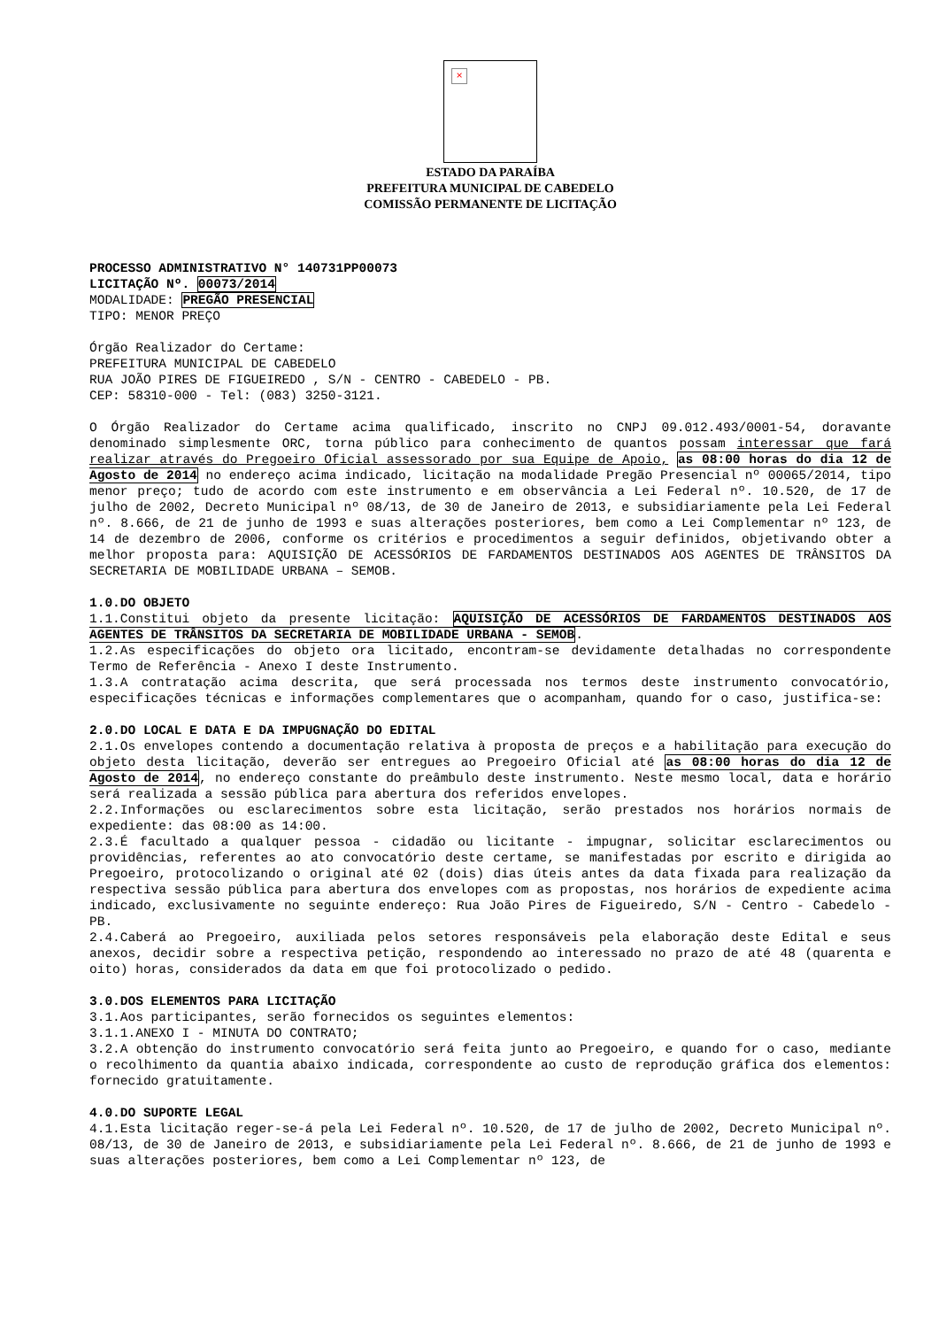×
ESTADO DA PARAÍBA
PREFEITURA MUNICIPAL DE CABEDELO
COMISSÃO PERMANENTE DE LICITAÇÃO
PROCESSO ADMINISTRATIVO N° 140731PP00073
LICITAÇÃO Nº. 00073/2014
MODALIDADE: PREGÃO PRESENCIAL
TIPO: MENOR PREÇO
Órgão Realizador do Certame:
PREFEITURA MUNICIPAL DE CABEDELO
RUA JOÃO PIRES DE FIGUEIREDO , S/N - CENTRO - CABEDELO - PB.
CEP: 58310-000 - Tel: (083) 3250-3121.
O Órgão Realizador do Certame acima qualificado, inscrito no CNPJ 09.012.493/0001-54, doravante denominado simplesmente ORC, torna público para conhecimento de quantos possam interessar que fará realizar através do Pregoeiro Oficial assessorado por sua Equipe de Apoio, as 08:00 horas do dia 12 de Agosto de 2014 no endereço acima indicado, licitação na modalidade Pregão Presencial nº 00065/2014, tipo menor preço; tudo de acordo com este instrumento e em observância a Lei Federal nº. 10.520, de 17 de julho de 2002, Decreto Municipal nº 08/13, de 30 de Janeiro de 2013, e subsidiariamente pela Lei Federal nº. 8.666, de 21 de junho de 1993 e suas alterações posteriores, bem como a Lei Complementar nº 123, de 14 de dezembro de 2006, conforme os critérios e procedimentos a seguir definidos, objetivando obter a melhor proposta para: AQUISIÇÃO DE ACESSÓRIOS DE FARDAMENTOS DESTINADOS AOS AGENTES DE TRÂNSITOS DA SECRETARIA DE MOBILIDADE URBANA – SEMOB.
1.0.DO OBJETO
1.1.Constitui objeto da presente licitação: AQUISIÇÃO DE ACESSÓRIOS DE FARDAMENTOS DESTINADOS AOS AGENTES DE TRÂNSITOS DA SECRETARIA DE MOBILIDADE URBANA - SEMOB.
1.2.As especificações do objeto ora licitado, encontram-se devidamente detalhadas no correspondente Termo de Referência - Anexo I deste Instrumento.
1.3.A contratação acima descrita, que será processada nos termos deste instrumento convocatório, especificações técnicas e informações complementares que o acompanham, quando for o caso, justifica-se:
2.0.DO LOCAL E DATA E DA IMPUGNAÇÃO DO EDITAL
2.1.Os envelopes contendo a documentação relativa à proposta de preços e a habilitação para execução do objeto desta licitação, deverão ser entregues ao Pregoeiro Oficial até as 08:00 horas do dia 12 de Agosto de 2014, no endereço constante do preâmbulo deste instrumento. Neste mesmo local, data e horário será realizada a sessão pública para abertura dos referidos envelopes.
2.2.Informações ou esclarecimentos sobre esta licitação, serão prestados nos horários normais de expediente: das 08:00 as 14:00.
2.3.É facultado a qualquer pessoa - cidadão ou licitante - impugnar, solicitar esclarecimentos ou providências, referentes ao ato convocatório deste certame, se manifestadas por escrito e dirigida ao Pregoeiro, protocolizando o original até 02 (dois) dias úteis antes da data fixada para realização da respectiva sessão pública para abertura dos envelopes com as propostas, nos horários de expediente acima indicado, exclusivamente no seguinte endereço: Rua João Pires de Figueiredo, S/N - Centro - Cabedelo - PB.
2.4.Caberá ao Pregoeiro, auxiliada pelos setores responsáveis pela elaboração deste Edital e seus anexos, decidir sobre a respectiva petição, respondendo ao interessado no prazo de até 48 (quarenta e oito) horas, considerados da data em que foi protocolizado o pedido.
3.0.DOS ELEMENTOS PARA LICITAÇÃO
3.1.Aos participantes, serão fornecidos os seguintes elementos:
3.1.1.ANEXO I - MINUTA DO CONTRATO;
3.2.A obtenção do instrumento convocatório será feita junto ao Pregoeiro, e quando for o caso, mediante o recolhimento da quantia abaixo indicada, correspondente ao custo de reprodução gráfica dos elementos: fornecido gratuitamente.
4.0.DO SUPORTE LEGAL
4.1.Esta licitação reger-se-á pela Lei Federal nº. 10.520, de 17 de julho de 2002, Decreto Municipal nº. 08/13, de 30 de Janeiro de 2013, e subsidiariamente pela Lei Federal nº. 8.666, de 21 de junho de 1993 e suas alterações posteriores, bem como a Lei Complementar nº 123, de